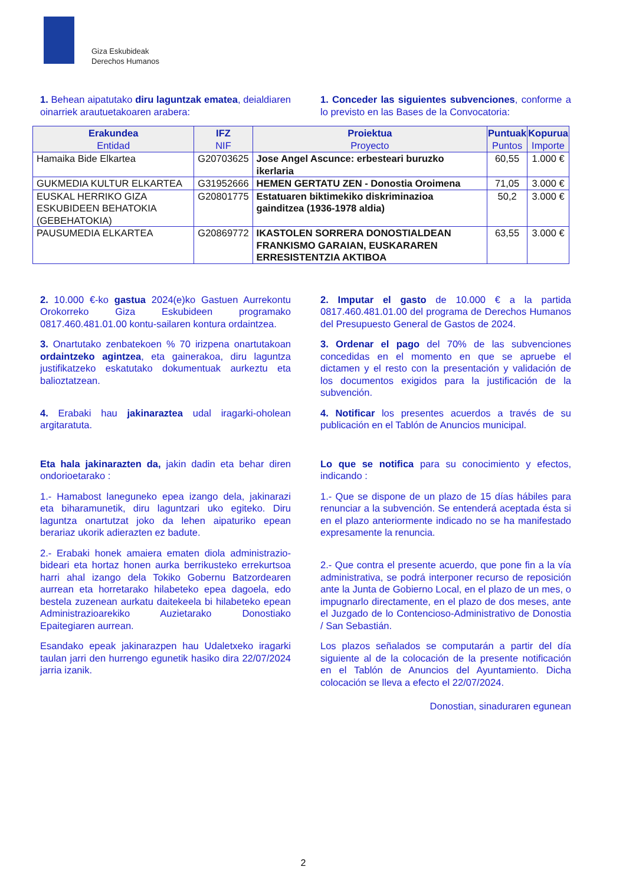Giza Eskubideak
Derechos Humanos
1. Behean aipatutako diru laguntzak ematea, deialdiaren oinarriek arautuetakoaren arabera:
1. Conceder las siguientes subvenciones, conforme a lo previsto en las Bases de la Convocatoria:
| Erakundea Entidad | IFZ NIF | Proiektua Proyecto | Puntuak Puntos | Kopurua Importe |
| --- | --- | --- | --- | --- |
| Hamaika Bide Elkartea | G20703625 | Jose Angel Ascunce: erbesteari buruzko ikerlaria | 60,55 | 1.000 € |
| GUKMEDIA KULTUR ELKARTEA | G31952666 | HEMEN GERTATU ZEN - Donostia Oroimena | 71,05 | 3.000 € |
| EUSKAL HERRIKO GIZA ESKUBIDEEN BEHATOKIA (GEBEHATOKIA) | G20801775 | Estatuaren biktimekiko diskriminazioa gainditzea (1936-1978 aldia) | 50,2 | 3.000 € |
| PAUSUMEDIA ELKARTEA | G20869772 | IKASTOLEN SORRERA DONOSTIALDEAN FRANKISMO GARAIAN, EUSKARAREN ERRESISTENTZIA AKTIBOA | 63,55 | 3.000 € |
2. 10.000 €-ko gastua 2024(e)ko Gastuen Aurrekontu Orokorreko Giza Eskubideen programako 0817.460.481.01.00 kontu-sailaren kontura ordaintzea.
2. Imputar el gasto de 10.000 € a la partida 0817.460.481.01.00 del programa de Derechos Humanos del Presupuesto General de Gastos de 2024.
3. Onartutako zenbatekoen % 70 irizpena onartutakoan ordaintzeko agintzea, eta gainerakoa, diru laguntza justifikatzeko eskatutako dokumentuak aurkeztu eta balioztatzean.
3. Ordenar el pago del 70% de las subvenciones concedidas en el momento en que se apruebe el dictamen y el resto con la presentación y validación de los documentos exigidos para la justificación de la subvención.
4. Erabaki hau jakinaraztea udal iragarki-oholean argitaratuta.
4. Notificar los presentes acuerdos a través de su publicación en el Tablón de Anuncios municipal.
Eta hala jakinarazten da, jakin dadin eta behar diren ondorioetarako :
Lo que se notifica para su conocimiento y efectos, indicando :
1.- Hamabost laneguneko epea izango dela, jakinarazi eta biharamunetik, diru laguntzari uko egiteko. Diru laguntza onartutzat joko da lehen aipaturiko epean berariaz ukorik adierazten ez badute.
1.- Que se dispone de un plazo de 15 días hábiles para renunciar a la subvención. Se entenderá aceptada ésta si en el plazo anteriormente indicado no se ha manifestado expresamente la renuncia.
2.- Erabaki honek amaiera ematen diola administrazio-bideari eta hortaz honen aurka berrikusteko errekurtsoa harri ahal izango dela Tokiko Gobernu Batzordearen aurrean eta horretarako hilabeteko epea dagoela, edo bestela zuzenean aurkatu daitekeela bi hilabeteko epean Administrazioarekiko Auzietarako Donostiako Epaitegiaren aurrean.
2.- Que contra el presente acuerdo, que pone fin a la vía administrativa, se podrá interponer recurso de reposición ante la Junta de Gobierno Local, en el plazo de un mes, o impugnarlo directamente, en el plazo de dos meses, ante el Juzgado de lo Contencioso-Administrativo de Donostia / San Sebastián.
Esandako epeak jakinarazpen hau Udaletxeko iragarki taulan jarri den hurrengo egunetik hasiko dira 22/07/2024 jarria izanik.
Los plazos señalados se computarán a partir del día siguiente al de la colocación de la presente notificación en el Tablón de Anuncios del Ayuntamiento. Dicha colocación se lleva a efecto el 22/07/2024.
Donostian, sinaduraren egunean
2